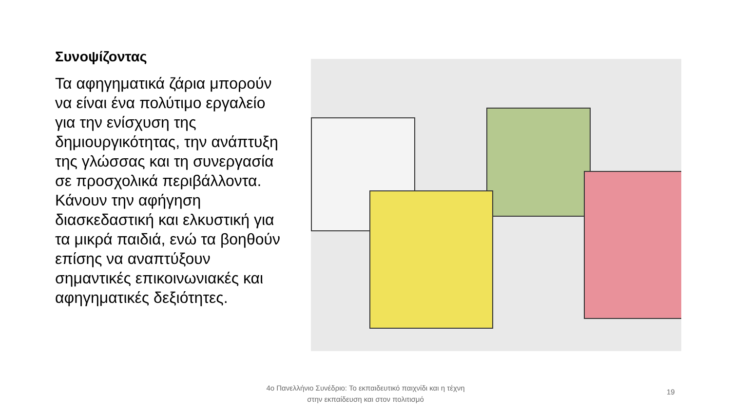Συνοψίζοντας
Τα αφηγηματικά ζάρια μπορούν να είναι ένα πολύτιμο εργαλείο για την ενίσχυση της δημιουργικότητας, την ανάπτυξη της γλώσσας και τη συνεργασία σε προσχολικά περιβάλλοντα. Κάνουν την αφήγηση διασκεδαστική και ελκυστική για τα μικρά παιδιά, ενώ τα βοηθούν επίσης να αναπτύξουν σημαντικές επικοινωνιακές και αφηγηματικές δεξιότητες.
4ο Πανελλήνιο Συνέδριο: Το εκπαιδευτικό παιχνίδι και η τέχνη
στην εκπαίδευση και στον πολιτισμό
19